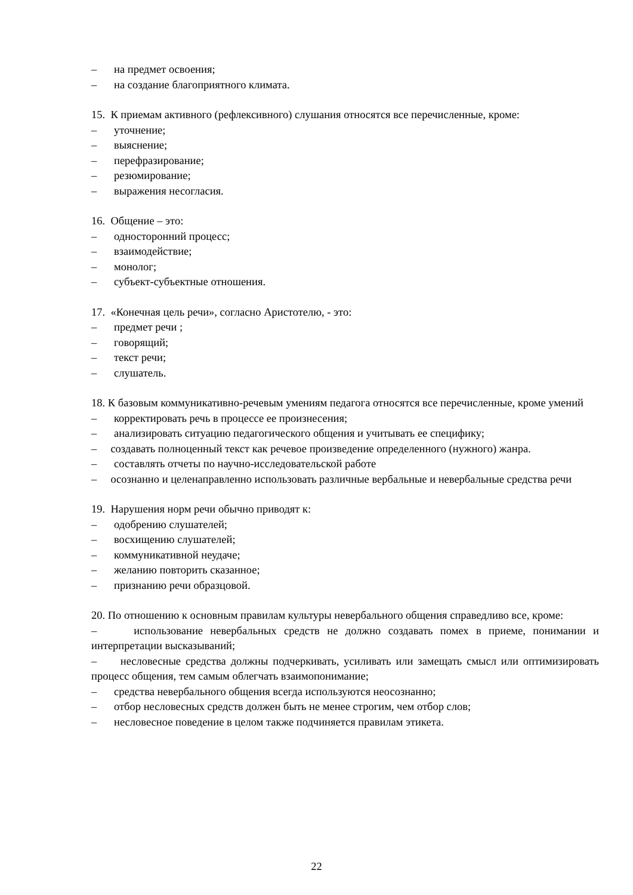– на предмет освоения;
– на создание благоприятного климата.
15. К приемам активного (рефлексивного) слушания относятся все перечисленные, кроме:
– уточнение;
– выяснение;
– перефразирование;
– резюмирование;
– выражения несогласия.
16. Общение – это:
– односторонний процесс;
– взаимодействие;
– монолог;
– субъект-субъектные отношения.
17. «Конечная цель речи», согласно Аристотелю, - это:
– предмет речи ;
– говорящий;
– текст речи;
– слушатель.
18. К базовым коммуникативно-речевым умениям педагога относятся все перечисленные, кроме умений
– корректировать речь в процессе ее произнесения;
– анализировать ситуацию педагогического общения и учитывать ее специфику;
– создавать полноценный текст как речевое произведение определенного (нужного) жанра.
– составлять отчеты по научно-исследовательской работе
– осознанно и целенаправленно использовать различные вербальные и невербальные средства речи
19. Нарушения норм речи обычно приводят к:
– одобрению слушателей;
– восхищению слушателей;
– коммуникативной неудаче;
– желанию повторить сказанное;
– признанию речи образцовой.
20. По отношению к основным правилам культуры невербального общения справедливо все, кроме:
– использование невербальных средств не должно создавать помех в приеме, понимании и интерпретации высказываний;
– несловесные средства должны подчеркивать, усиливать или замещать смысл или оптимизировать процесс общения, тем самым облегчать взаимопонимание;
– средства невербального общения всегда используются неосознанно;
– отбор несловесных средств должен быть не менее строгим, чем отбор слов;
– несловесное поведение в целом также подчиняется правилам этикета.
22